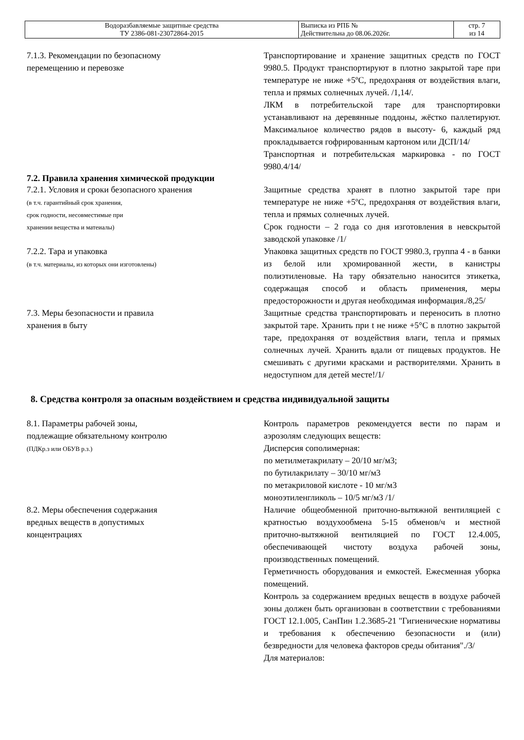| Водоразбавляемые защитные средства ТУ 2386-081-23072864-2015 | Выписка из РПБ № Действительна до 08.06.2026г. | стр. 7 из 14 |
7.1.3. Рекомендации по безопасному
перемещению и перевозке
Транспортирование и хранение защитных средств по ГОСТ 9980.5. Продукт транспортируют в плотно закрытой таре при температуре не ниже +5ºС, предохраняя от воздействия влаги, тепла и прямых солнечных лучей. /1,14/.
ЛКМ в потребительской таре для транспортировки устанавливают на деревянные поддоны, жёстко паллетируют. Максимальное количество рядов в высоту- 6, каждый ряд прокладывается гофрированным картоном или ДСП/14/
Транспортная и потребительская маркировка - по ГОСТ 9980.4/14/
7.2. Правила хранения химической продукции
7.2.1. Условия и сроки безопасного хранения
(в т.ч. гарантийный срок хранения,
срок годности, несовместимые при
хранении вещества и матеиалы)
Защитные средства хранят в плотно закрытой таре при температуре не ниже +5ºС, предохраняя от воздействия влаги, тепла и прямых солнечных лучей.
Срок годности – 2 года со дня изготовления в невскрытой заводской упаковке /1/
7.2.2. Тара и упаковка
(в т.ч. материалы, из которых они изготовлены)
Упаковка защитных средств по ГОСТ 9980.3, группа 4 - в банки из белой или хромированной жести, в канистры полиэтиленовые. На тару обязательно наносится этикетка, содержащая способ и область применения, меры предосторожности и другая необходимая информация./8,25/
7.3. Меры безопасности и правила
хранения в быту
Защитные средства транспортировать и переносить в плотно закрытой таре. Хранить при t не ниже +5°С в плотно закрытой таре, предохраняя от воздействия влаги, тепла и прямых солнечных лучей. Хранить вдали от пищевых продуктов. Не смешивать с другими красками и растворителями. Хранить в недоступном для детей месте!/1/
8. Средства контроля за опасным воздействием и средства индивидуальной защиты
8.1. Параметры рабочей зоны,
подлежащие обязательному контролю
(ПДКр.з или ОБУВ р.з.)
Контроль параметров рекомендуется вести по парам и аэрозолям следующих веществ:
Дисперсия сополимерная:
по метилметакрилату – 20/10 мг/м3;
по бутилакрилату – 30/10 мг/м3
по метакриловой кислоте - 10 мг/м3
моноэтиленгликоль – 10/5 мг/м3 /1/
8.2. Меры обеспечения содержания
вредных веществ в допустимых
концентрациях
Наличие общеобменной приточно-вытяжной вентиляцией с кратностью воздухообмена 5-15 обменов/ч и местной приточно-вытяжной вентиляцией по ГОСТ 12.4.005, обеспечивающей чистоту воздуха рабочей зоны, производственных помещений.
Герметичность оборудования и емкостей. Ежесменная уборка помещений.
Контроль за содержанием вредных веществ в воздухе рабочей зоны должен быть организован в соответствии с требованиями ГОСТ 12.1.005, СанПин 1.2.3685-21 "Гигиенические нормативы и требования к обеспечению безопасности и (или) безвредности для человека факторов среды обитания"./3/
Для материалов: